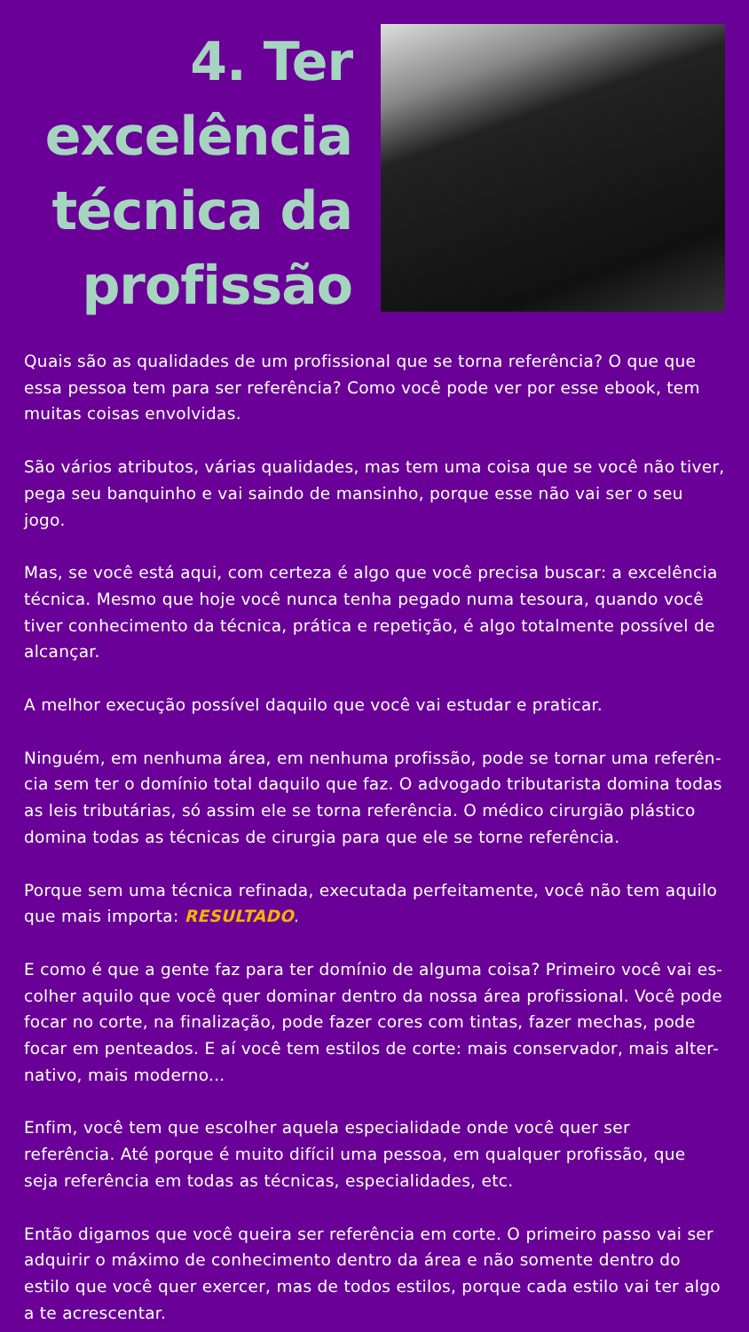4. Ter excelência técnica da profissão
Quais são as qualidades de um profissional que se torna referência? O que que essa pessoa tem para ser referência? Como você pode ver por esse ebook, tem muitas coisas envolvidas.
São vários atributos, várias qualidades, mas tem uma coisa que se você não tiver, pega seu banquinho e vai saindo de mansinho, porque esse não vai ser o seu jogo.
Mas, se você está aqui, com certeza é algo que você precisa buscar: a excelência técnica. Mesmo que hoje você nunca tenha pegado numa tesoura, quando você tiver conhecimento da técnica, prática e repetição, é algo totalmente possível de alcançar.
A melhor execução possível daquilo que você vai estudar e praticar.
Ninguém, em nenhuma área, em nenhuma profissão, pode se tornar uma referên-cia sem ter o domínio total daquilo que faz. O advogado tributarista domina todas as leis tributárias, só assim ele se torna referência. O médico cirurgião plástico domina todas as técnicas de cirurgia para que ele se torne referência.
Porque sem uma técnica refinada, executada perfeitamente, você não tem aquilo que mais importa: RESULTADO.
E como é que a gente faz para ter domínio de alguma coisa? Primeiro você vai es-colher aquilo que você quer dominar dentro da nossa área profissional. Você pode focar no corte, na finalização, pode fazer cores com tintas, fazer mechas, pode focar em penteados. E aí você tem estilos de corte: mais conservador, mais alter-nativo, mais moderno...
Enfim, você tem que escolher aquela especialidade onde você quer ser referência. Até porque é muito difícil uma pessoa, em qualquer profissão, que seja referência em todas as técnicas, especialidades, etc.
Então digamos que você queira ser referência em corte. O primeiro passo vai ser adquirir o máximo de conhecimento dentro da área e não somente dentro do estilo que você quer exercer, mas de todos estilos, porque cada estilo vai ter algo a te acrescentar.